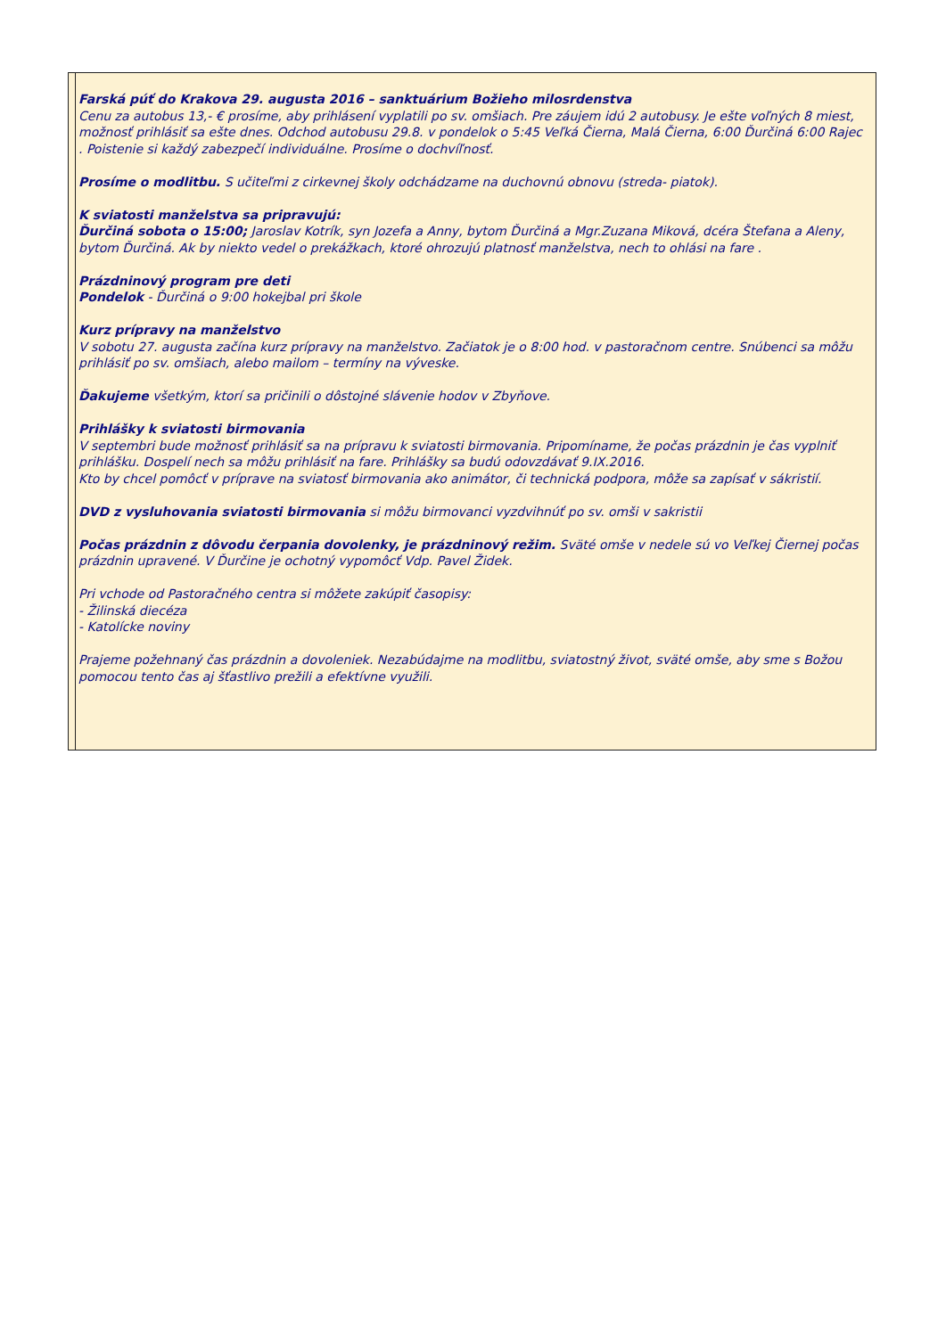Farská púť do Krakova 29. augusta 2016 – sanktuárium Božieho milosrdenstva
Cenu za autobus 13,- € prosíme, aby prihlásení vyplatili po sv. omšiach. Pre záujem idú 2 autobusy. Je ešte voľných 8 miest, možnosť prihlásiť sa ešte dnes. Odchod autobusu 29.8. v pondelok o 5:45 Veľká Čierna, Malá Čierna, 6:00 Ďurčiná 6:00 Rajec . Poistenie si každý zabezpečí individuálne. Prosíme o dochvíľnosť.
Prosíme o modlitbu. S učiteľmi z cirkevnej školy odchádzame na duchovnú obnovu (streda- piatok).
K sviatosti manželstva sa pripravujú:
Ďurčiná sobota o 15:00; Jaroslav Kotrík, syn Jozefa a Anny, bytom Ďurčiná a Mgr.Zuzana Miková, dcéra Štefana a Aleny, bytom Ďurčiná. Ak by niekto vedel o prekážkach, ktoré ohrozujú platnosť manželstva, nech to ohlási na fare .
Prázdninový program pre deti
Pondelok - Ďurčiná o 9:00 hokejbal pri škole
Kurz prípravy na manželstvo
V sobotu 27. augusta začína kurz prípravy na manželstvo. Začiatok je o 8:00 hod. v pastoračnom centre. Snúbenci sa môžu prihlásiť po sv. omšiach, alebo mailom – termíny na vývеske.
Ďakujeme všetkým, ktorí sa pričinili o dôstojné slávenie hodov v Zbyňove.
Prihlášky k sviatosti birmovania
V septembri bude možnosť prihlásiť sa na prípravu k sviatosti birmovania. Pripomíname, že počas prázdnin je čas vyplniť prihlášku. Dospelí nech sa môžu prihlásiť na fare. Prihlášky sa budú odovzdávať 9.IX.2016.
Kto by chcel pomôcť v príprave na sviatosť birmovania ako animátor, či technická podpora, môže sa zapísať v sákristií.
DVD z vysluhovania sviatosti birmovania si môžu birmovanci vyzdvihnúť po sv. omši v sakristii
Počas prázdnin z dôvodu čerpania dovolenky, je prázdninový režim. Sväté omše v nedele sú vo Veľkej Čiernej počas prázdnin upravené. V Ďurčine je ochotný vypomôcť Vdp. Pavel Židek.
Pri vchode od Pastoračného centra si môžete zakúpiť časopisy:
- Žilinská diecéza
- Katolícke noviny
Prajeme požehnaný čas prázdnin a dovoleniek. Nezabúdajme na modlitbu, sviatostný život, sväté omše, aby sme s Božou pomocou tento čas aj šťastlivo prežili a efektívne využili.